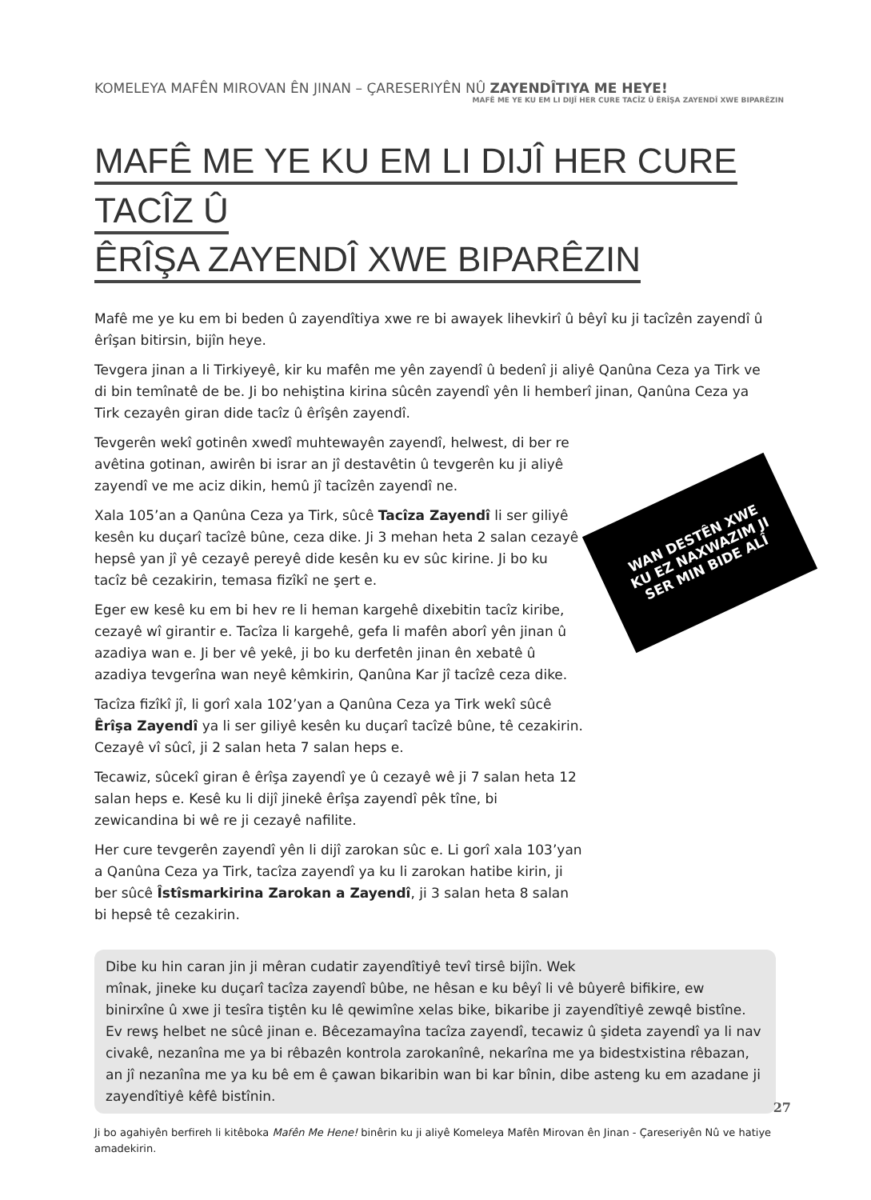KOMELEYA MAFÊN MIROVAN ÊN JINAN – ÇARESERIYÊN NÛ ZAYENDÎTIYA ME HEYE!
MAFÊ ME YE KU EM LI DIJÎ HER CURE TACÎZ Û ÊRÎŞA ZAYENDÎ XWE BIPARÊZIN
MAFÊ ME YE KU EM LI DIJÎ HER CURE TACÎZ Û
ÊRÎŞA ZAYENDÎ XWE BIPARÊZIN
Mafê me ye ku em bi beden û zayendîtiya xwe re bi awayek lihevkirî û bêyî ku ji tacîzên zayendî û êrîşan bitirsin, bijîn heye.
Tevgera jinan a li Tirkiyeyê, kir ku mafên me yên zayendî û bedenî ji aliyê Qanûna Ceza ya Tirk ve di bin temînatê de be. Ji bo nehiştina kirina sûcên zayendî yên li hemberî jinan, Qanûna Ceza ya Tirk cezayên giran dide tacîz û êrîşên zayendî.
Tevgerên wekî gotinên xwedî muhtewayên zayendî, helwest, di ber re avêtina gotinan, awirên bi israr an jî destavêtin û tevgerên ku ji aliyê zayendî ve me aciz dikin, hemû jî tacîzên zayendî ne.
WAN DESTÊN XWE
KU EZ NAXWAZIM JI
SER MIN BIDE ALÎ
Xala 105’an a Qanûna Ceza ya Tirk, sûcê Tacîza Zayendî li ser giliyê kesên ku duçarî tacîzê bûne, ceza dike. Ji 3 mehan heta 2 salan cezayê hepsê yan jî yê cezayê pereyê dide kesên ku ev sûc kirine. Ji bo ku tacîz bê cezakirin, temasa fizîkî ne şert e.
Eger ew kesê ku em bi hev re li heman kargehê dixebitin tacîz kiribe, cezayê wî girantir e. Tacîza li kargehê, gefa li mafên aborî yên jinan û azadiya wan e. Ji ber vê yekê, ji bo ku derfetên jinan ên xebatê û azadiya tevgerîna wan neyê kêmkirin, Qanûna Kar jî tacîzê ceza dike.
Tacîza fizîkî jî, li gorî xala 102’yan a Qanûna Ceza ya Tirk wekî sûcê Êrîşa Zayendî ya li ser giliyê kesên ku duçarî tacîzê bûne, tê cezakirin. Cezayê vî sûcî, ji 2 salan heta 7 salan heps e.
Tecawiz, sûcekî giran ê êrîşa zayendî ye û cezayê wê ji 7 salan heta 12 salan heps e. Kesê ku li dijî jinekê êrîşa zayendî pêk tîne, bi zewicandina bi wê re ji cezayê nafilite.
Her cure tevgerên zayendî yên li dijî zarokan sûc e. Li gorî xala 103’yan a Qanûna Ceza ya Tirk, tacîza zayendî ya ku li zarokan hatibe kirin, ji ber sûcê Îstîsmarkirina Zarokan a Zayendî, ji 3 salan heta 8 salan bi hepsê tê cezakirin.
Dibe ku hin caran jin ji mêran cudatir zayendîtiyê tevî tirsê bijîn. Wek mînak, jineke ku duçarî tacîza zayendî bûbe, ne hêsan e ku bêyî li vê bûyerê bifikire, ew binirxîne û xwe ji tesîra tiştên ku lê qewimîne xelas bike, bikaribe ji zayendîtiyê zewqê bistîne. Ev rewş helbet ne sûcê jinan e. Bêcezamayîna tacîza zayendî, tecawiz û şideta zayendî ya li nav civakê, nezanîna me ya bi rêbazên kontrola zarokanînê, nekarîna me ya bidestxistina rêbazan, an jî nezanîna me ya ku bê em ê çawan bikaribin wan bi kar bînin, dibe asteng ku em azadane ji zayendîtiyê kêfê bistînin.
Ji bo agahiyên berfireh li kitêboka Mafên Me Hene! binêrin ku ji aliyê Komeleya Mafên Mirovan ên Jinan - Çareseriyên Nû ve hatiye amadekirin.
27